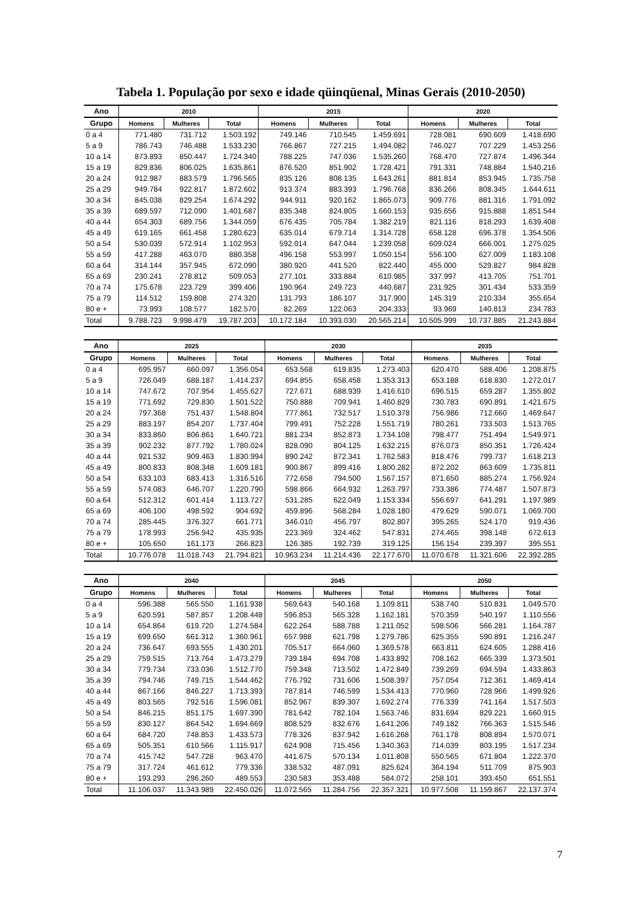Tabela 1. População por sexo e idade qüinqüenal, Minas Gerais (2010-2050)
| Ano | 2010 | | | 2015 | | | 2020 | | |
| --- | --- | --- | --- | --- | --- | --- | --- | --- | --- |
| Grupo | Homens | Mulheres | Total | Homens | Mulheres | Total | Homens | Mulheres | Total |
| 0 a 4 | 771.480 | 731.712 | 1.503.192 | 749.146 | 710.545 | 1.459.691 | 728.081 | 690.609 | 1.418.690 |
| 5 a 9 | 786.743 | 746.488 | 1.533.230 | 766.867 | 727.215 | 1.494.082 | 746.027 | 707.229 | 1.453.256 |
| 10 a 14 | 873.893 | 850.447 | 1.724.340 | 788.225 | 747.036 | 1.535.260 | 768.470 | 727.874 | 1.496.344 |
| 15 a 19 | 829.836 | 806.025 | 1.635.861 | 876.520 | 851.902 | 1.728.421 | 791.331 | 748.884 | 1.540.216 |
| 20 a 24 | 912.987 | 883.579 | 1.796.565 | 835.126 | 808.135 | 1.643.261 | 881.814 | 853.945 | 1.735.758 |
| 25 a 29 | 949.784 | 922.817 | 1.872.602 | 913.374 | 883.393 | 1.796.768 | 836.266 | 808.345 | 1.644.611 |
| 30 a 34 | 845.038 | 829.254 | 1.674.292 | 944.911 | 920.162 | 1.865.073 | 909.776 | 881.316 | 1.791.092 |
| 35 a 39 | 689.597 | 712.090 | 1.401.687 | 835.348 | 824.805 | 1.660.153 | 935.656 | 915.888 | 1.851.544 |
| 40 a 44 | 654.303 | 689.756 | 1.344.059 | 676.435 | 705.784 | 1.382.219 | 821.116 | 818.293 | 1.639.408 |
| 45 a 49 | 619.165 | 661.458 | 1.280.623 | 635.014 | 679.714 | 1.314.728 | 658.128 | 696.378 | 1.354.506 |
| 50 a 54 | 530.039 | 572.914 | 1.102.953 | 592.014 | 647.044 | 1.239.058 | 609.024 | 666.001 | 1.275.025 |
| 55 a 59 | 417.288 | 463.070 | 880.358 | 496.158 | 553.997 | 1.050.154 | 556.100 | 627.009 | 1.183.108 |
| 60 a 64 | 314.144 | 357.945 | 672.090 | 380.920 | 441.520 | 822.440 | 455.000 | 529.827 | 984.828 |
| 65 a 69 | 230.241 | 278.812 | 509.053 | 277.101 | 333.884 | 610.985 | 337.997 | 413.705 | 751.701 |
| 70 a 74 | 175.678 | 223.729 | 399.406 | 190.964 | 249.723 | 440.687 | 231.925 | 301.434 | 533.359 |
| 75 a 79 | 114.512 | 159.808 | 274.320 | 131.793 | 186.107 | 317.900 | 145.319 | 210.334 | 355.654 |
| 80 e + | 73.993 | 108.577 | 182.570 | 82.269 | 122.063 | 204.333 | 93.969 | 140.813 | 234.783 |
| Total | 9.788.723 | 9.998.479 | 19.787.203 | 10.172.184 | 10.393.030 | 20.565.214 | 10.505.999 | 10.737.885 | 21.243.884 |
| Ano | 2025 | | | 2030 | | | 2035 | | |
| --- | --- | --- | --- | --- | --- | --- | --- | --- | --- |
| Grupo | Homens | Mulheres | Total | Homens | Mulheres | Total | Homens | Mulheres | Total |
| 0 a 4 | 695.957 | 660.097 | 1.356.054 | 653.568 | 619.835 | 1.273.403 | 620.470 | 588.406 | 1.208.875 |
| 5 a 9 | 726.049 | 688.187 | 1.414.237 | 694.855 | 658.458 | 1.353.313 | 653.188 | 618.830 | 1.272.017 |
| 10 a 14 | 747.672 | 707.954 | 1.455.627 | 727.671 | 688.939 | 1.416.610 | 696.515 | 659.287 | 1.355.802 |
| 15 a 19 | 771.692 | 729.830 | 1.501.522 | 750.888 | 709.941 | 1.460.829 | 730.783 | 690.891 | 1.421.675 |
| 20 a 24 | 797.368 | 751.437 | 1.548.804 | 777.861 | 732.517 | 1.510.378 | 756.986 | 712.660 | 1.469.647 |
| 25 a 29 | 883.197 | 854.207 | 1.737.404 | 799.491 | 752.228 | 1.551.719 | 780.261 | 733.503 | 1.513.765 |
| 30 a 34 | 833.860 | 806.861 | 1.640.721 | 881.234 | 852.873 | 1.734.108 | 798.477 | 751.494 | 1.549.971 |
| 35 a 39 | 902.232 | 877.792 | 1.780.024 | 828.090 | 804.125 | 1.632.215 | 876.073 | 850.351 | 1.726.424 |
| 40 a 44 | 921.532 | 909.463 | 1.830.994 | 890.242 | 872.341 | 1.762.583 | 818.476 | 799.737 | 1.618.213 |
| 45 a 49 | 800.833 | 808.348 | 1.609.181 | 900.867 | 899.416 | 1.800.282 | 872.202 | 863.609 | 1.735.811 |
| 50 a 54 | 633.103 | 683.413 | 1.316.516 | 772.658 | 794.500 | 1.567.157 | 871.650 | 885.274 | 1.756.924 |
| 55 a 59 | 574.083 | 646.707 | 1.220.790 | 598.866 | 664.932 | 1.263.797 | 733.386 | 774.487 | 1.507.873 |
| 60 a 64 | 512.312 | 601.414 | 1.113.727 | 531.285 | 622.049 | 1.153.334 | 556.697 | 641.291 | 1.197.989 |
| 65 a 69 | 406.100 | 498.592 | 904.692 | 459.896 | 568.284 | 1.028.180 | 479.629 | 590.071 | 1.069.700 |
| 70 a 74 | 285.445 | 376.327 | 661.771 | 346.010 | 456.797 | 802.807 | 395.265 | 524.170 | 919.436 |
| 75 a 79 | 178.993 | 256.942 | 435.935 | 223.369 | 324.462 | 547.831 | 274.465 | 398.148 | 672.613 |
| 80 e + | 105.650 | 161.173 | 266.823 | 126.385 | 192.739 | 319.125 | 156.154 | 239.397 | 395.551 |
| Total | 10.776.078 | 11.018.743 | 21.794.821 | 10.963.234 | 11.214.436 | 22.177.670 | 11.070.678 | 11.321.606 | 22.392.285 |
| Ano | 2040 | | | 2045 | | | 2050 | | |
| --- | --- | --- | --- | --- | --- | --- | --- | --- | --- |
| Grupo | Homens | Mulheres | Total | Homens | Mulheres | Total | Homens | Mulheres | Total |
| 0 a 4 | 596.388 | 565.550 | 1.161.938 | 569.643 | 540.168 | 1.109.811 | 538.740 | 510.831 | 1.049.570 |
| 5 a 9 | 620.591 | 587.857 | 1.208.448 | 596.853 | 565.328 | 1.162.181 | 570.359 | 540.197 | 1.110.556 |
| 10 a 14 | 654.864 | 619.720 | 1.274.584 | 622.264 | 588.788 | 1.211.052 | 598.506 | 566.281 | 1.164.787 |
| 15 a 19 | 699.650 | 661.312 | 1.360.961 | 657.988 | 621.798 | 1.279.786 | 625.355 | 590.891 | 1.216.247 |
| 20 a 24 | 736.647 | 693.555 | 1.430.201 | 705.517 | 664.060 | 1.369.578 | 663.811 | 624.605 | 1.288.416 |
| 25 a 29 | 759.515 | 713.764 | 1.473.279 | 739.184 | 694.708 | 1.433.892 | 708.162 | 665.339 | 1.373.501 |
| 30 a 34 | 779.734 | 733.036 | 1.512.770 | 759.348 | 713.502 | 1.472.849 | 739.269 | 694.594 | 1.433.863 |
| 35 a 39 | 794.746 | 749.715 | 1.544.462 | 776.792 | 731.606 | 1.508.397 | 757.054 | 712.361 | 1.469.414 |
| 40 a 44 | 867.166 | 846.227 | 1.713.393 | 787.814 | 746.599 | 1.534.413 | 770.960 | 728.966 | 1.499.926 |
| 45 a 49 | 803.565 | 792.516 | 1.596.081 | 852.967 | 839.307 | 1.692.274 | 776.339 | 741.164 | 1.517.503 |
| 50 a 54 | 846.215 | 851.175 | 1.697.390 | 781.642 | 782.104 | 1.563.746 | 831.694 | 829.221 | 1.660.915 |
| 55 a 59 | 830.127 | 864.542 | 1.694.669 | 808.529 | 832.676 | 1.641.206 | 749.182 | 766.363 | 1.515.546 |
| 60 a 64 | 684.720 | 748.853 | 1.433.573 | 778.326 | 837.942 | 1.616.268 | 761.178 | 808.894 | 1.570.071 |
| 65 a 69 | 505.351 | 610.566 | 1.115.917 | 624.908 | 715.456 | 1.340.363 | 714.039 | 803.195 | 1.517.234 |
| 70 a 74 | 415.742 | 547.728 | 963.470 | 441.675 | 570.134 | 1.011.808 | 550.565 | 671.804 | 1.222.370 |
| 75 a 79 | 317.724 | 461.612 | 779.336 | 338.532 | 487.091 | 825.624 | 364.194 | 511.709 | 875.903 |
| 80 e + | 193.293 | 296.260 | 489.553 | 230.583 | 353.488 | 584.072 | 258.101 | 393.450 | 651.551 |
| Total | 11.106.037 | 11.343.989 | 22.450.026 | 11.072.565 | 11.284.756 | 22.357.321 | 10.977.508 | 11.159.867 | 22.137.374 |
7